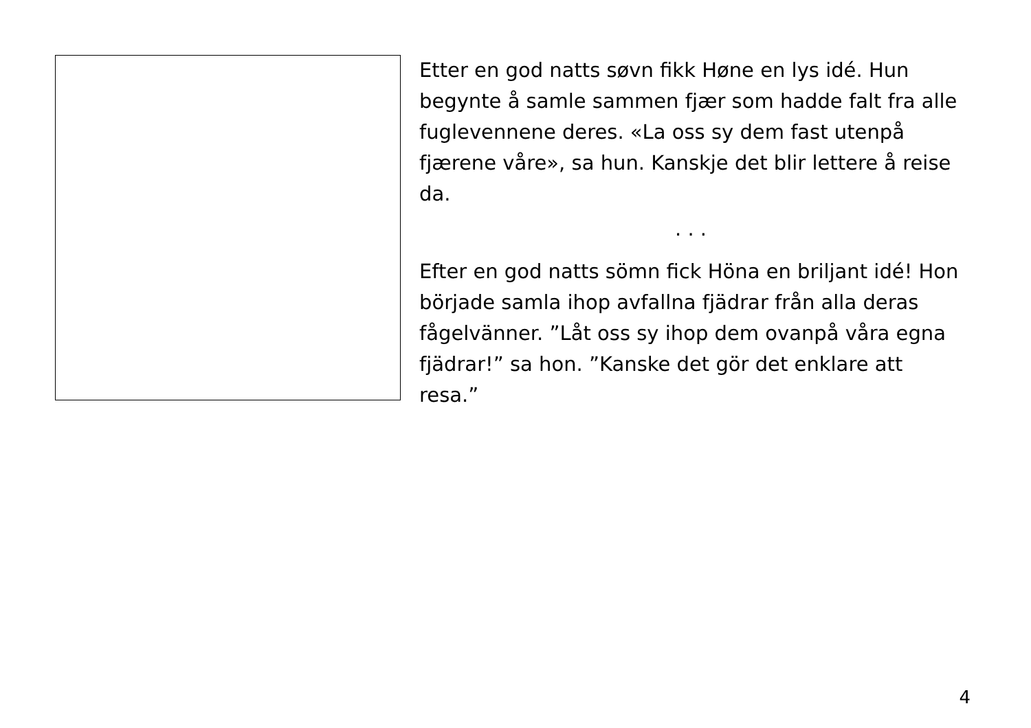Etter en god natts søvn fikk Høne en lys idé. Hun begynte å samle sammen fjær som hadde falt fra alle fuglevennene deres. «La oss sy dem fast utenpå fjærene våre», sa hun. Kanskje det blir lettere å reise da.
. . .
Efter en god natts sömn fick Höna en briljant idé! Hon började samla ihop avfallna fjädrar från alla deras fågelvänner. ”Låt oss sy ihop dem ovanpå våra egna fjädrar!” sa hon. ”Kanske det gör det enklare att resa.”
4